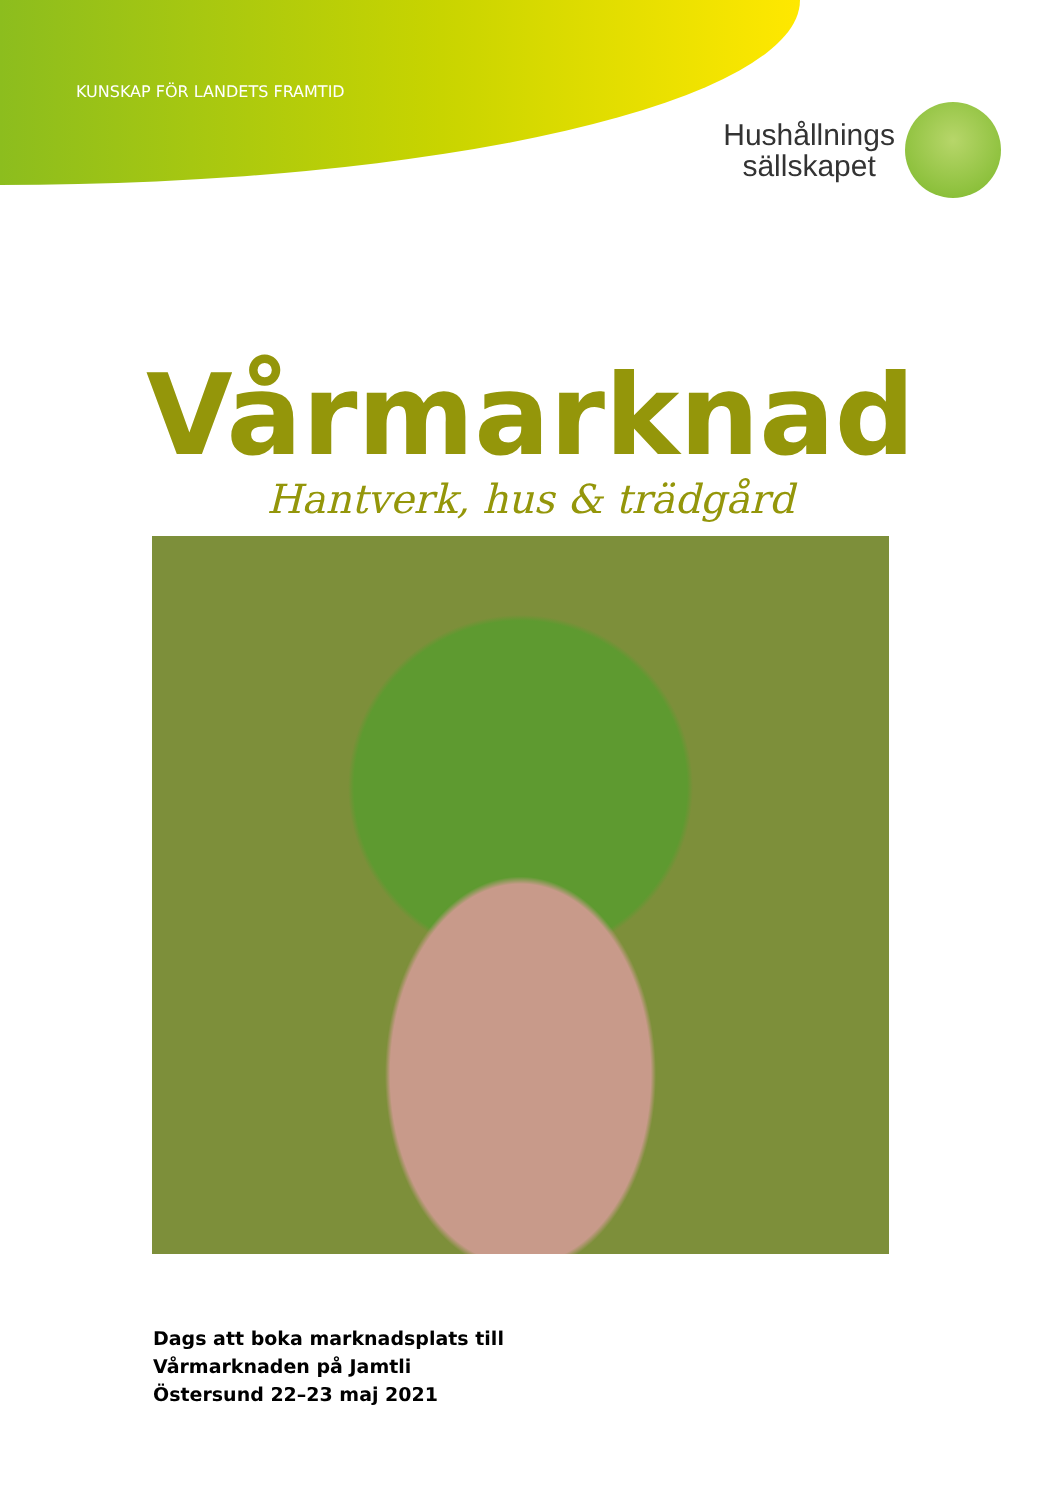KUNSKAP FÖR LANDETS FRAMTID
Hushållnings
sällskapet
Vårmarknad
Hantverk, hus & trädgård
Dags att boka marknadsplats till
Vårmarknaden på Jamtli
Östersund 22–23 maj 2021